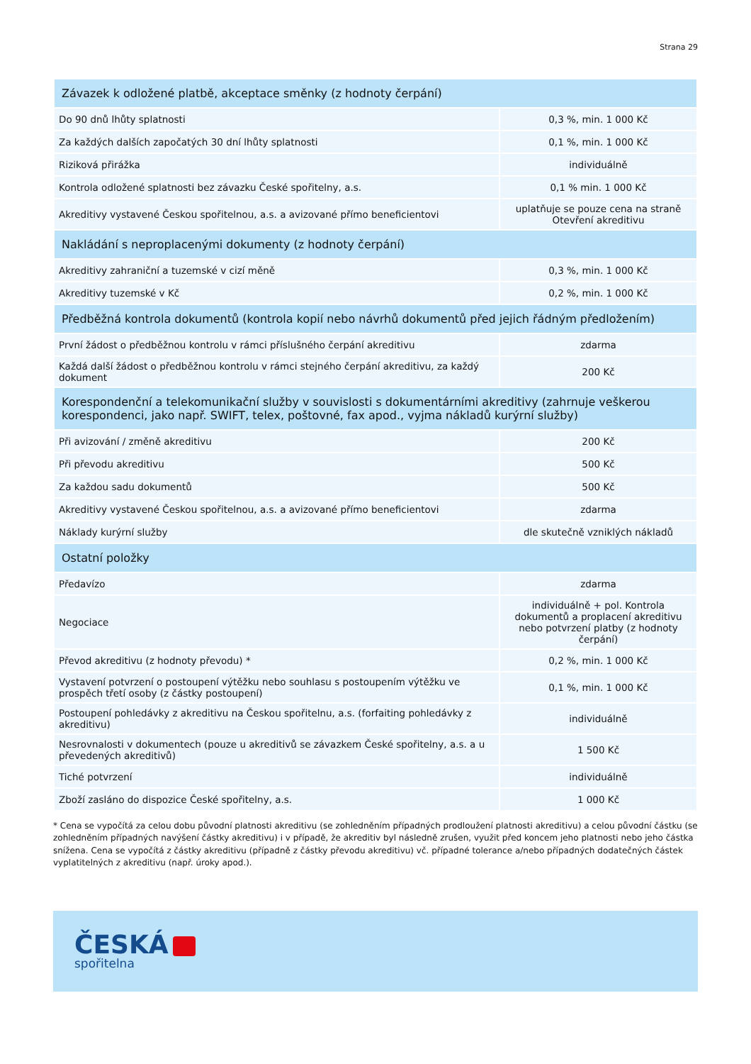Strana 29
| Závazek k odložené platbě, akceptace směnky (z hodnoty čerpání) | |
| --- | --- |
| Do 90 dnů lhůty splatnosti | 0,3 %, min. 1 000 Kč |
| Za každých dalších započatých 30 dní lhůty splatnosti | 0,1 %, min. 1 000 Kč |
| Riziková přirážka | individuálně |
| Kontrola odložené splatnosti bez závazku České spořitelny, a.s. | 0,1 % min. 1 000 Kč |
| Akreditivy vystavené Českou spořitelnou, a.s. a avizované přímo beneficientovi | uplatňuje se pouze cena na straně Otevření akreditivu |
| Nakládání s neproplacenými dokumenty (z hodnoty čerpání) | |
| Akreditivy zahraniční a tuzemské v cizí měně | 0,3 %, min. 1 000 Kč |
| Akreditivy tuzemské v Kč | 0,2 %, min. 1 000 Kč |
| Předběžná kontrola dokumentů (kontrola kopií nebo návrhů dokumentů před jejich řádným předložením) | |
| První žádost o předběžnou kontrolu v rámci příslušného čerpání akreditivu | zdarma |
| Každá další žádost o předběžnou kontrolu v rámci stejného čerpání akreditivu, za každý dokument | 200 Kč |
| Korespondenční a telekomunikační služby v souvislosti s dokumentárními akreditivy (zahrnuje veškerou korespondenci, jako např. SWIFT, telex, poštovné, fax apod., vyjma nákladů kurýrní služby) | |
| Při avizování / změně akreditivu | 200 Kč |
| Při převodu akreditivu | 500 Kč |
| Za každou sadu dokumentů | 500 Kč |
| Akreditivy vystavené Českou spořitelnou, a.s. a avizované přímo beneficientovi | zdarma |
| Náklady kurýrní služby | dle skutečně vzniklých nákladů |
| Ostatní položky | |
| Předavízo | zdarma |
| Negociace | individuálně + pol. Kontrola dokumentů a proplacení akreditivu nebo potvrzení platby (z hodnoty čerpání) |
| Převod akreditivu (z hodnoty převodu) * | 0,2 %, min. 1 000 Kč |
| Vystavení potvrzení o postoupení výtěžku nebo souhlasu s postoupením výtěžku ve prospěch třetí osoby (z částky postoupení) | 0,1 %, min. 1 000 Kč |
| Postoupení pohledávky z akreditivu na Českou spořitelnu, a.s. (forfaiting pohledávky z akreditivu) | individuálně |
| Nesrovnalosti v dokumentech (pouze u akreditivů se závazkem České spořitelny, a.s. a u převedených akreditivů) | 1 500 Kč |
| Tiché potvrzení | individuálně |
| Zboží zasláno do dispozice České spořitelny, a.s. | 1 000 Kč |
* Cena se vypočítá za celou dobu původní platnosti akreditivu (se zohledněním případných prodloužení platnosti akreditivu) a celou původní částku (se zohledněním případných navýšení částky akreditivu) i v případě, že akreditiv byl následně zrušen, využit před koncem jeho platnosti nebo jeho částka snížena. Cena se vypočítá z částky akreditivu (případně z částky převodu akreditivu) vč. případné tolerance a/nebo případných dodatečných částek vyplatitelných z akreditivu (např. úroky apod.).
ČESKÁ
spořitelna